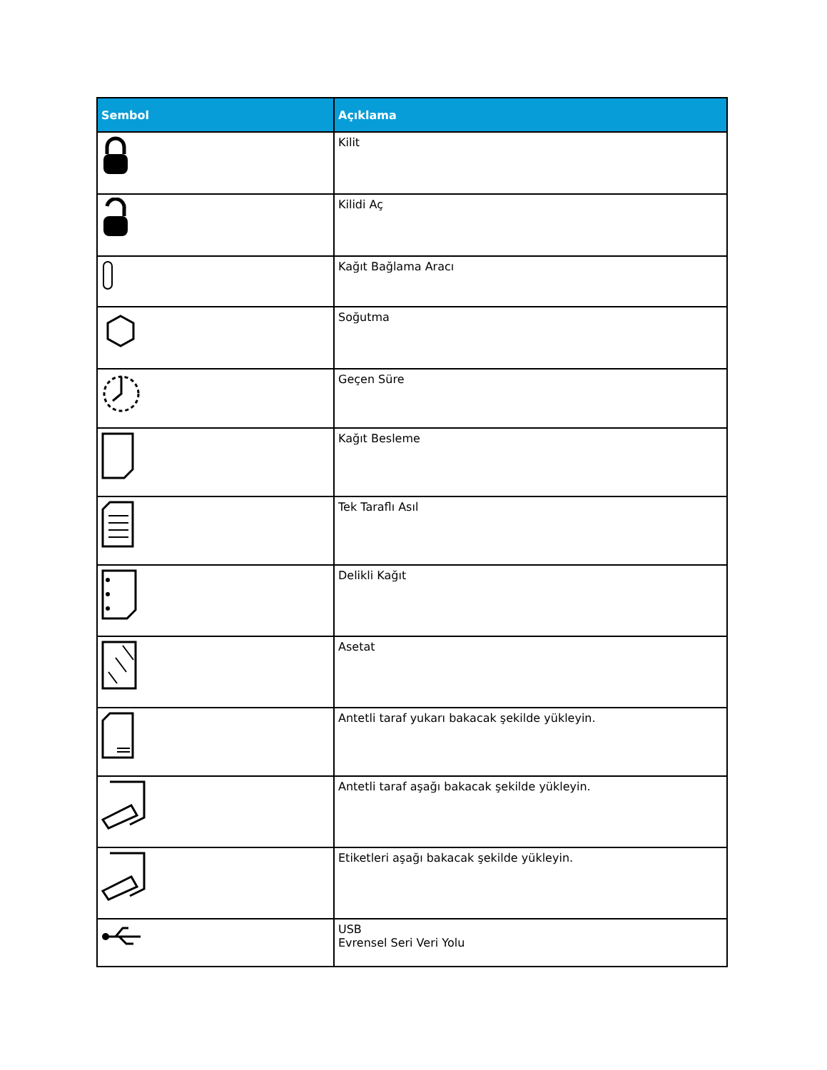| Sembol | Açıklama |
| --- | --- |
| | Kilit |
| | Kilidi Aç |
| | Kağıt Bağlama Aracı |
| | Soğutma |
| | Geçen Süre |
| | Kağıt Besleme |
| | Tek Taraflı Asıl |
| | Delikli Kağıt |
| | Asetat |
| | Antetli taraf yukarı bakacak şekilde yükleyin. |
| | Antetli taraf aşağı bakacak şekilde yükleyin. |
| | Etiketleri aşağı bakacak şekilde yükleyin. |
| | USB Evrensel Seri Veri Yolu |